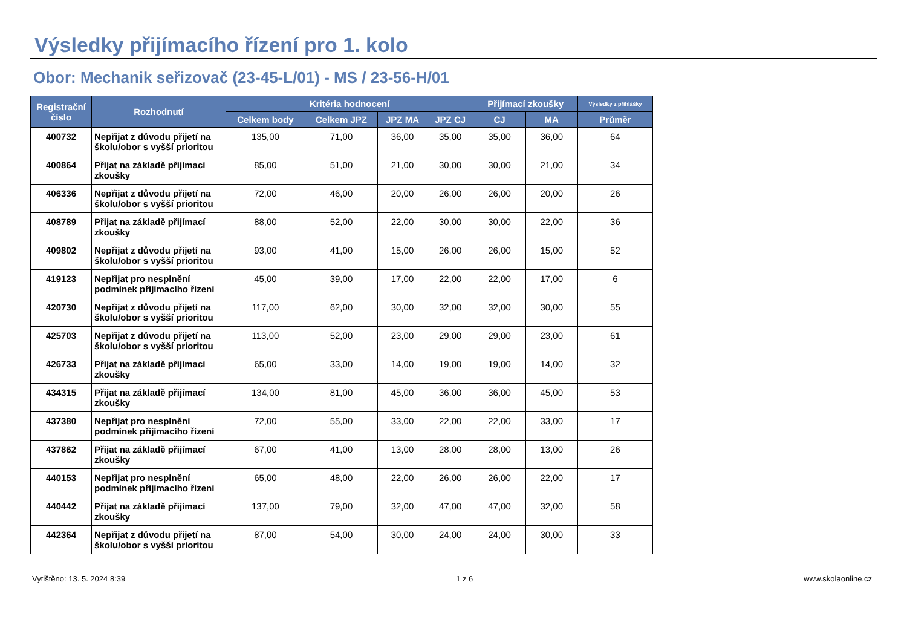Výsledky přijímacího řízení pro 1. kolo
Obor: Mechanik seřizovač (23-45-L/01) - MS / 23-56-H/01
| Registrační číslo | Rozhodnutí | Kritéria hodnocení | | | | Přijímací zkoušky | | Výsledky z přihlášky |
| --- | --- | --- | --- | --- | --- | --- | --- | --- |
| | | Celkem body | Celkem JPZ | JPZ MA | JPZ CJ | CJ | MA | Průměr |
| 400732 | Nepřijat z důvodu přijetí na školu/obor s vyšší prioritou | 135,00 | 71,00 | 36,00 | 35,00 | 35,00 | 36,00 | 64 |
| 400864 | Přijat na základě přijímací zkoušky | 85,00 | 51,00 | 21,00 | 30,00 | 30,00 | 21,00 | 34 |
| 406336 | Nepřijat z důvodu přijetí na školu/obor s vyšší prioritou | 72,00 | 46,00 | 20,00 | 26,00 | 26,00 | 20,00 | 26 |
| 408789 | Přijat na základě přijímací zkoušky | 88,00 | 52,00 | 22,00 | 30,00 | 30,00 | 22,00 | 36 |
| 409802 | Nepřijat z důvodu přijetí na školu/obor s vyšší prioritou | 93,00 | 41,00 | 15,00 | 26,00 | 26,00 | 15,00 | 52 |
| 419123 | Nepřijat pro nesplnění podmínek přijímacího řízení | 45,00 | 39,00 | 17,00 | 22,00 | 22,00 | 17,00 | 6 |
| 420730 | Nepřijat z důvodu přijetí na školu/obor s vyšší prioritou | 117,00 | 62,00 | 30,00 | 32,00 | 32,00 | 30,00 | 55 |
| 425703 | Nepřijat z důvodu přijetí na školu/obor s vyšší prioritou | 113,00 | 52,00 | 23,00 | 29,00 | 29,00 | 23,00 | 61 |
| 426733 | Přijat na základě přijímací zkoušky | 65,00 | 33,00 | 14,00 | 19,00 | 19,00 | 14,00 | 32 |
| 434315 | Přijat na základě přijímací zkoušky | 134,00 | 81,00 | 45,00 | 36,00 | 36,00 | 45,00 | 53 |
| 437380 | Nepřijat pro nesplnění podmínek přijímacího řízení | 72,00 | 55,00 | 33,00 | 22,00 | 22,00 | 33,00 | 17 |
| 437862 | Přijat na základě přijímací zkoušky | 67,00 | 41,00 | 13,00 | 28,00 | 28,00 | 13,00 | 26 |
| 440153 | Nepřijat pro nesplnění podmínek přijímacího řízení | 65,00 | 48,00 | 22,00 | 26,00 | 26,00 | 22,00 | 17 |
| 440442 | Přijat na základě přijímací zkoušky | 137,00 | 79,00 | 32,00 | 47,00 | 47,00 | 32,00 | 58 |
| 442364 | Nepřijat z důvodu přijetí na školu/obor s vyšší prioritou | 87,00 | 54,00 | 30,00 | 24,00 | 24,00 | 30,00 | 33 |
Vytištěno: 13. 5. 2024 8:39 1 z 6 www.skolaonline.cz